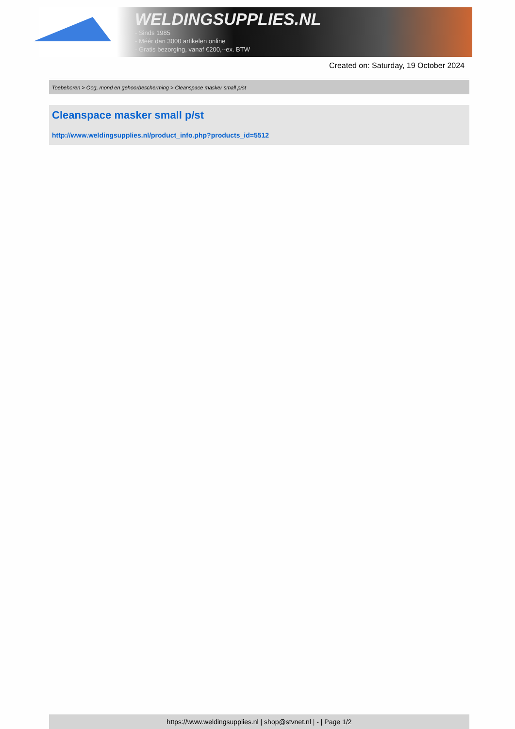WELDINGSUPPLIES.NL
- Sinds 1985
- Méér dan 3000 artikelen online
- Gratis bezorging, vanaf €200,--ex. BTW
Created on: Saturday, 19 October 2024
Toebehoren > Oog, mond en gehoorbescherming > Cleanspace masker small p/st
Cleanspace masker small p/st
http://www.weldingsupplies.nl/product_info.php?products_id=5512
https://www.weldingsupplies.nl | shop@stvnet.nl | - | Page 1/2